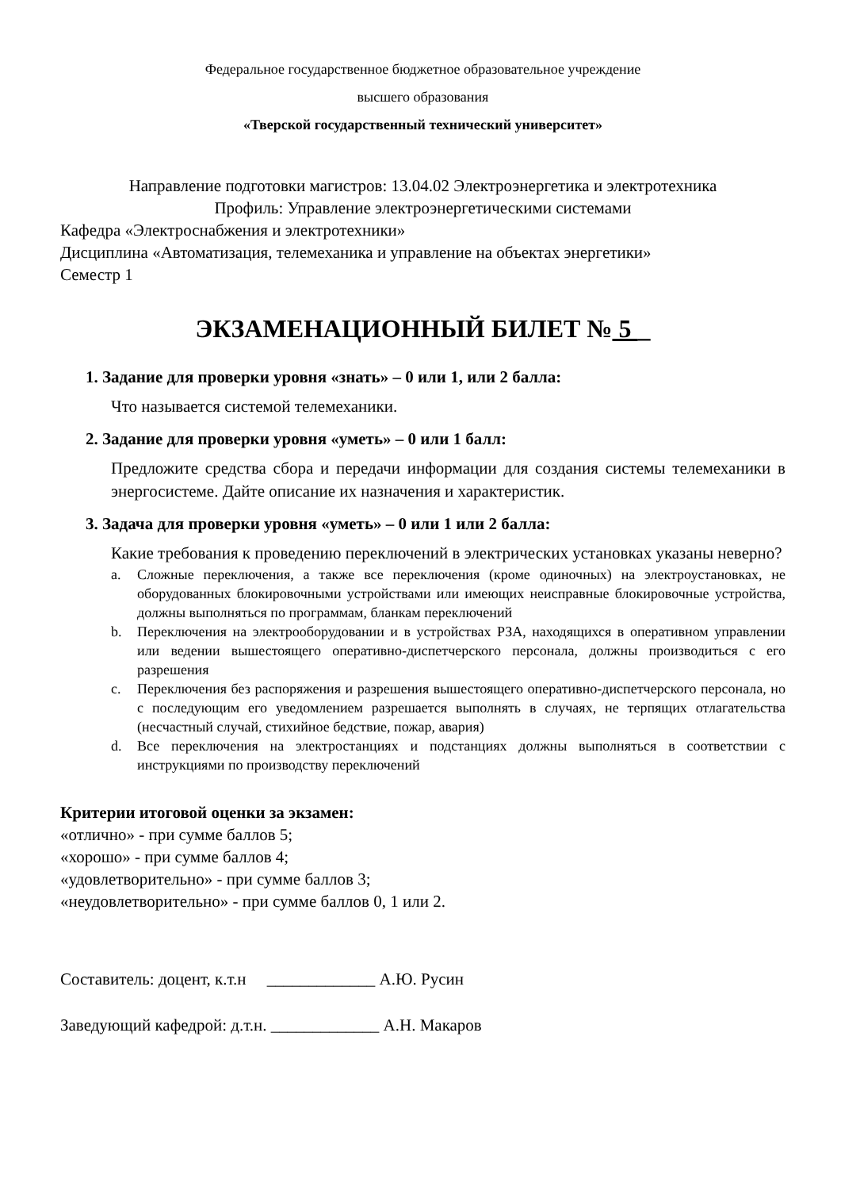Федеральное государственное бюджетное образовательное учреждение
высшего образования
«Тверской государственный технический университет»
Направление подготовки магистров: 13.04.02 Электроэнергетика и электротехника
Профиль: Управление электроэнергетическими системами
Кафедра «Электроснабжения и электротехники»
Дисциплина «Автоматизация, телемеханика и управление на объектах энергетики»
Семестр 1
ЭКЗАМЕНАЦИОННЫЙ БИЛЕТ № 5 _
1. Задание для проверки уровня «знать» – 0 или 1, или 2 балла:
Что называется системой телемеханики.
2. Задание для проверки уровня «уметь» – 0 или 1 балл:
Предложите средства сбора и передачи информации для создания системы телемеханики в энергосистеме. Дайте описание их назначения и характеристик.
3. Задача для проверки уровня «уметь» – 0 или 1 или 2 балла:
Какие требования к проведению переключений в электрических установках указаны неверно?
a. Сложные переключения, а также все переключения (кроме одиночных) на электроустановках, не оборудованных блокировочными устройствами или имеющих неисправные блокировочные устройства, должны выполняться по программам, бланкам переключений
b. Переключения на электрооборудовании и в устройствах РЗА, находящихся в оперативном управлении или ведении вышестоящего оперативно-диспетчерского персонала, должны производиться с его разрешения
c. Переключения без распоряжения и разрешения вышестоящего оперативно-диспетчерского персонала, но с последующим его уведомлением разрешается выполнять в случаях, не терпящих отлагательства (несчастный случай, стихийное бедствие, пожар, авария)
d. Все переключения на электростанциях и подстанциях должны выполняться в соответствии с инструкциями по производству переключений
Критерии итоговой оценки за экзамен:
«отлично» - при сумме баллов 5;
«хорошо» - при сумме баллов 4;
«удовлетворительно» - при сумме баллов 3;
«неудовлетворительно» - при сумме баллов 0, 1 или 2.
Составитель: доцент, к.т.н _____________ А.Ю. Русин
Заведующий кафедрой: д.т.н. _____________ А.Н. Макаров